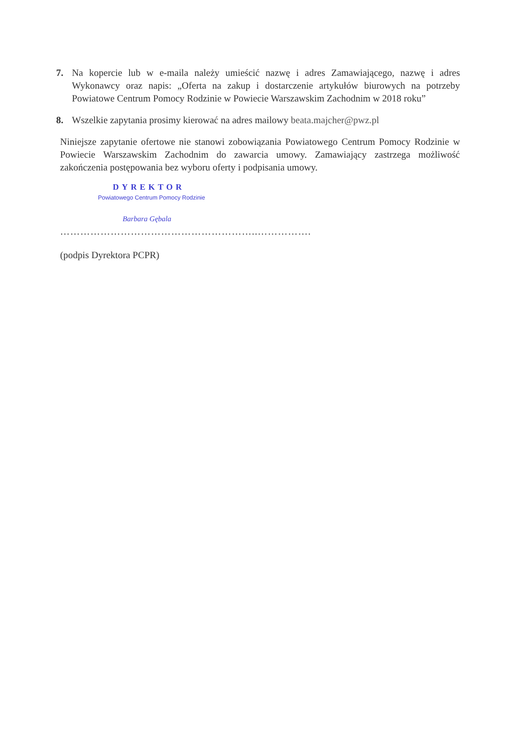7. Na kopercie lub w e-maila należy umieścić nazwę i adres Zamawiającego, nazwę i adres Wykonawcy oraz napis: „Oferta na zakup i dostarczenie artykułów biurowych na potrzeby Powiatowe Centrum Pomocy Rodzinie w Powiecie Warszawskim Zachodnim w 2018 roku”
8. Wszelkie zapytania prosimy kierować na adres mailowy beata.majcher@pwz.pl
Niniejsze zapytanie ofertowe nie stanowi zobowiązania Powiatowego Centrum Pomocy Rodzinie w Powiecie Warszawskim Zachodnim do zawarcia umowy. Zamawiający zastrzega możliwość zakończenia postępowania bez wyboru oferty i podpisania umowy.
DYREKTOR
Powiatowego Centrum Pomocy Rodzinie
Barbara Gębala
…………………………………………………..…………….
(podpis Dyrektora PCPR)